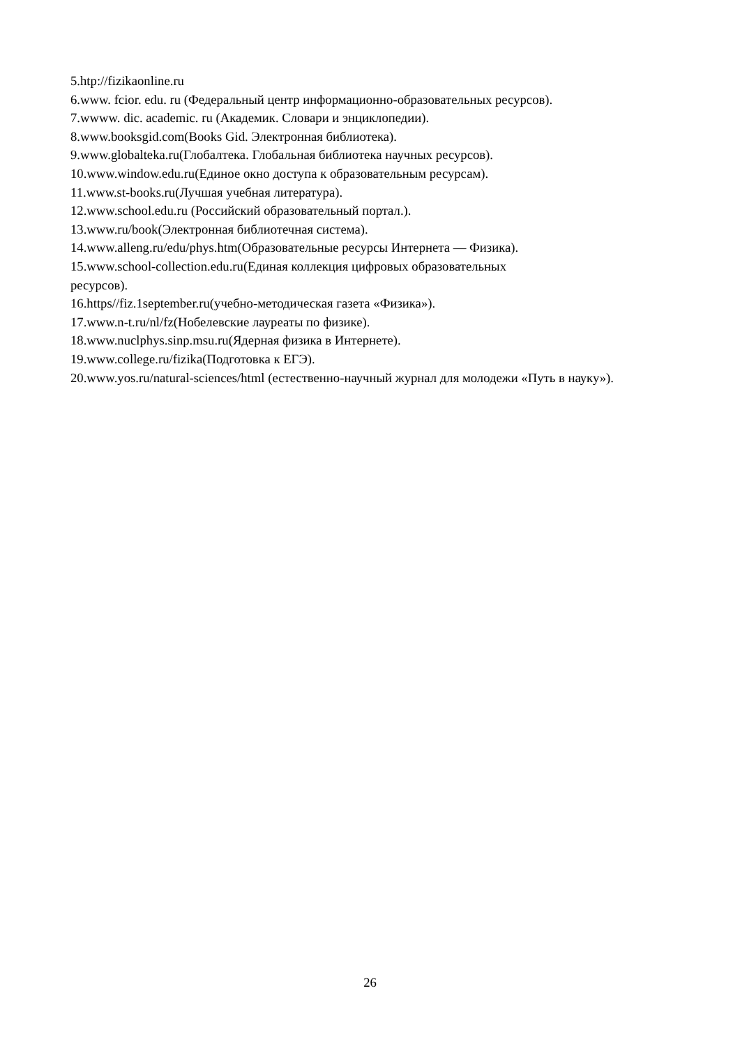5.htp://fizikaonline.ru
6.www. fcior. edu. ru (Федеральный центр информационно-образовательных ресурсов).
7.wwww. dic. academic. ru (Академик. Словари и энциклопедии).
8.www.booksgid.com(Books Gid. Электронная библиотека).
9.www.globalteka.ru(Глобалтека. Глобальная библиотека научных ресурсов).
10.www.window.edu.ru(Единое окно доступа к образовательным ресурсам).
11.www.st-books.ru(Лучшая учебная литература).
12.www.school.edu.ru (Российский образовательный портал.).
13.www.ru/book(Электронная библиотечная система).
14.www.alleng.ru/edu/phys.htm(Образовательные ресурсы Интернета — Физика).
15.www.school-collection.edu.ru(Единая коллекция цифровых образовательных
ресурсов).
16.https//fiz.1september.ru(учебно-методическая газета «Физика»).
17.www.n-t.ru/nl/fz(Нобелевские лауреаты по физике).
18.www.nuclphys.sinp.msu.ru(Ядерная физика в Интернете).
19.www.college.ru/fizika(Подготовка к ЕГЭ).
20.www.yos.ru/natural-sciences/html (естественно-научный журнал для молодежи «Путь в науку»).
26